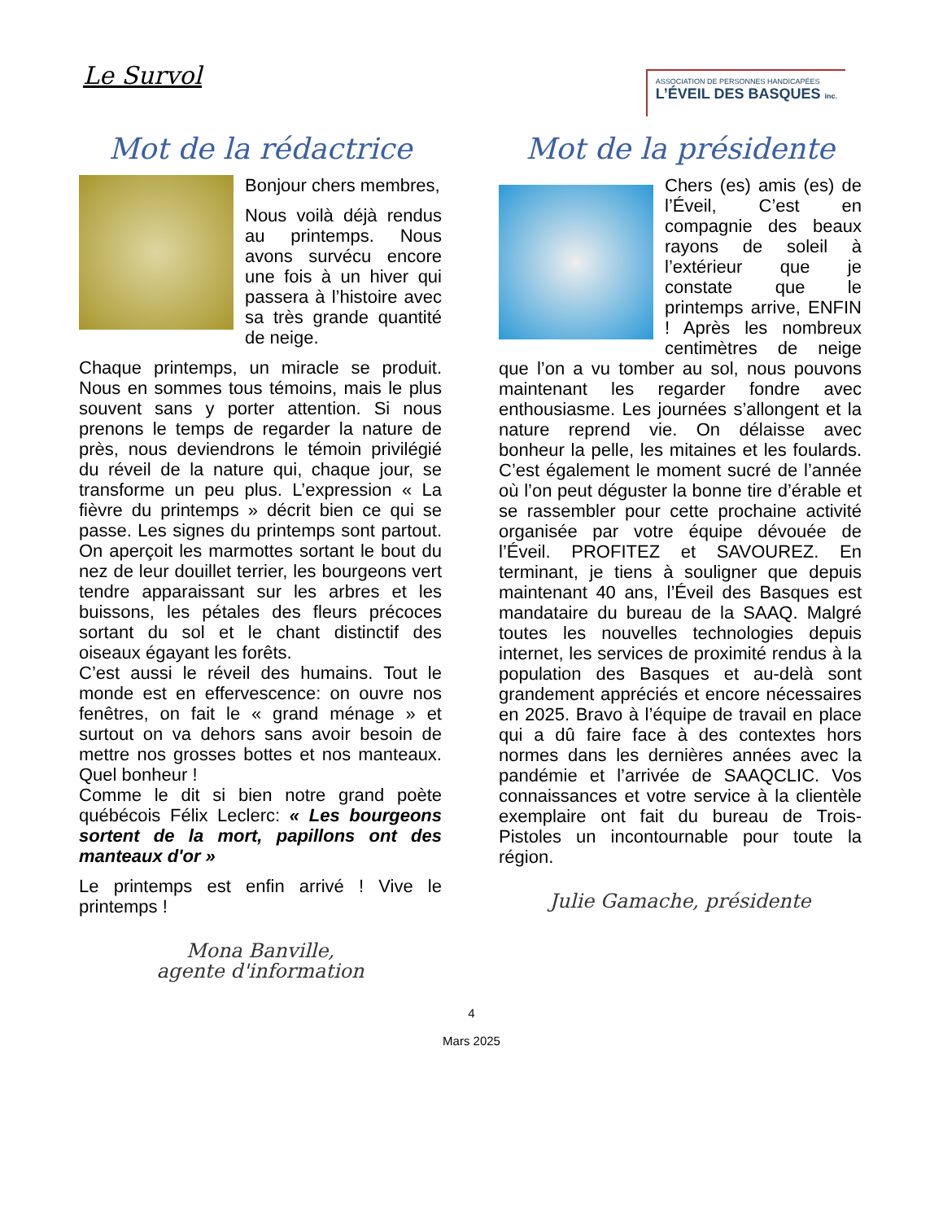Le Survol
ASSOCIATION DE PERSONNES HANDICAPÉES
L’ÉVEIL DES BASQUES inc.
Mot de la rédactrice
Bonjour chers membres,
Nous voilà déjà rendus au printemps. Nous avons survécu encore une fois à un hiver qui passera à l’histoire avec sa très grande quantité de neige.
Chaque printemps, un miracle se produit. Nous en sommes tous témoins, mais le plus souvent sans y porter attention. Si nous prenons le temps de regarder la nature de près, nous deviendrons le témoin privilégié du réveil de la nature qui, chaque jour, se transforme un peu plus. L’expression « La fièvre du printemps » décrit bien ce qui se passe. Les signes du printemps sont partout. On aperçoit les marmottes sortant le bout du nez de leur douillet terrier, les bourgeons vert tendre apparaissant sur les arbres et les buissons, les pétales des fleurs précoces sortant du sol et le chant distinctif des oiseaux égayant les forêts.
C’est aussi le réveil des humains. Tout le monde est en effervescence: on ouvre nos fenêtres, on fait le « grand ménage » et surtout on va dehors sans avoir besoin de mettre nos grosses bottes et nos manteaux. Quel bonheur !
Comme le dit si bien notre grand poète québécois Félix Leclerc: « Les bourgeons sortent de la mort, papillons ont des manteaux d'or »
Le printemps est enfin arrivé ! Vive le printemps !
Mona Banville,
agente d'information
Mot de la présidente
Chers (es) amis (es) de l’Éveil, C’est en compagnie des beaux rayons de soleil à l’extérieur que je constate que le printemps arrive, ENFIN ! Après les nombreux centimètres de neige que l’on a vu tomber au sol, nous pouvons maintenant les regarder fondre avec enthousiasme. Les journées s’allongent et la nature reprend vie. On délaisse avec bonheur la pelle, les mitaines et les foulards. C’est également le moment sucré de l’année où l’on peut déguster la bonne tire d’érable et se rassembler pour cette prochaine activité organisée par votre équipe dévouée de l’Éveil. PROFITEZ et SAVOUREZ. En terminant, je tiens à souligner que depuis maintenant 40 ans, l’Éveil des Basques est mandataire du bureau de la SAAQ. Malgré toutes les nouvelles technologies depuis internet, les services de proximité rendus à la population des Basques et au-delà sont grandement appréciés et encore nécessaires en 2025. Bravo à l’équipe de travail en place qui a dû faire face à des contextes hors normes dans les dernières années avec la pandémie et l’arrivée de SAAQCLIC. Vos connaissances et votre service à la clientèle exemplaire ont fait du bureau de Trois-Pistoles un incontournable pour toute la région.
Julie Gamache, présidente
4
Mars 2025